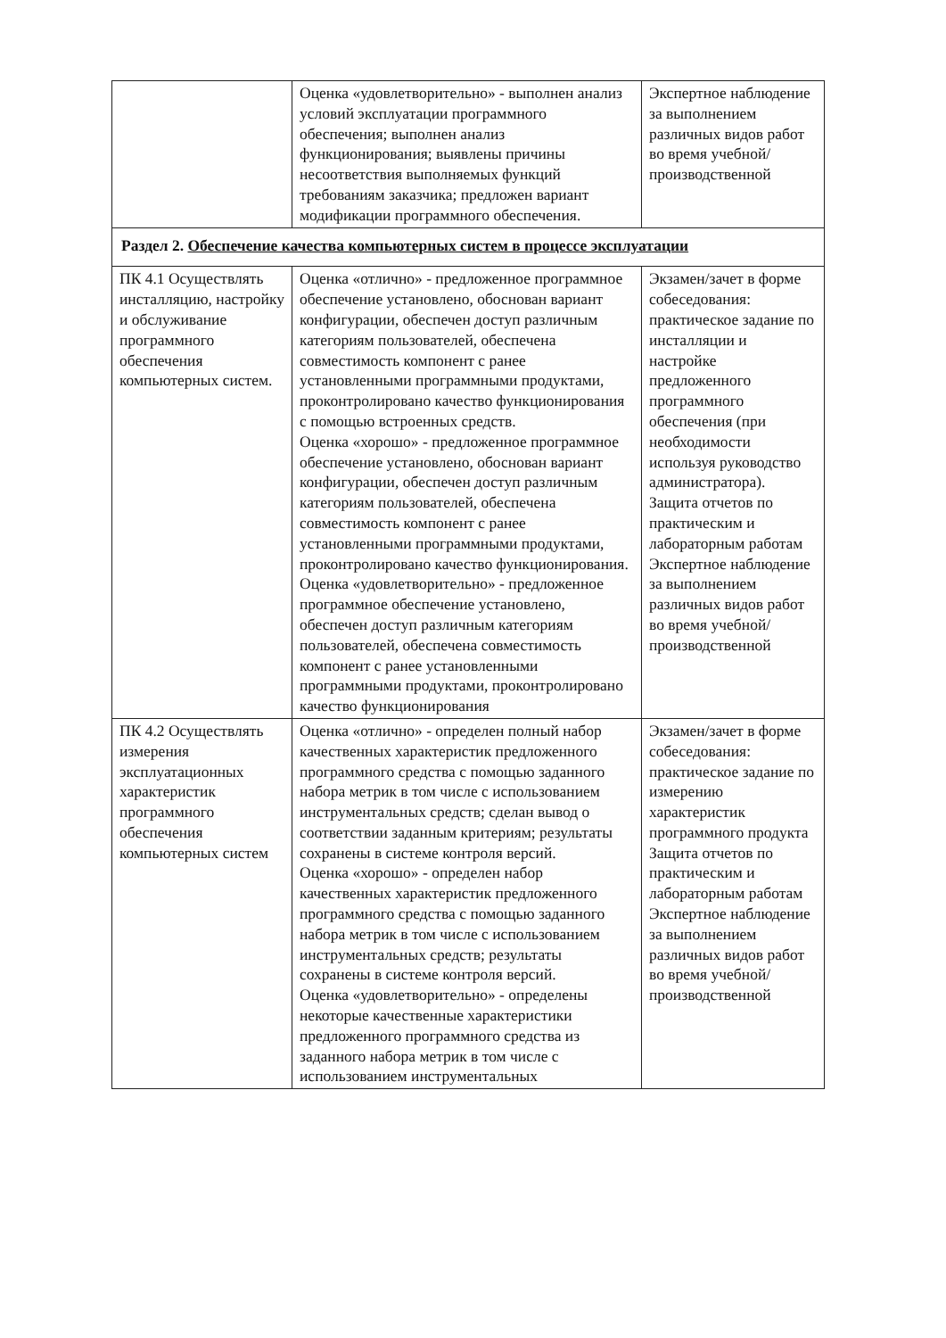| | Оценка «удовлетворительно» - выполнен анализ условий эксплуатации программного обеспечения; выполнен анализ функционирования; выявлены причины несоответствия выполняемых функций требованиям заказчика; предложен вариант модификации программного обеспечения. | Экспертное наблюдение за выполнением различных видов работ во время учебной/ производственной |
| Раздел 2. Обеспечение качества компьютерных систем в процессе эксплуатации | | |
| ПК 4.1 Осуществлять инсталляцию, настройку и обслуживание программного обеспечения компьютерных систем. | Оценка «отлично» - предложенное программное обеспечение установлено, обоснован вариант конфигурации, обеспечен доступ различным категориям пользователей, обеспечена совместимость компонент с ранее установленными программными продуктами, проконтролировано качество функционирования с помощью встроенных средств. Оценка «хорошо» - предложенное программное обеспечение установлено, обоснован вариант конфигурации, обеспечен доступ различным категориям пользователей, обеспечена совместимость компонент с ранее установленными программными продуктами, проконтролировано качество функционирования. Оценка «удовлетворительно» - предложенное программное обеспечение установлено, обеспечен доступ различным категориям пользователей, обеспечена совместимость компонент с ранее установленными программными продуктами, проконтролировано качество функционирования | Экзамен/зачет в форме собеседования: практическое задание по инсталляции и настройке предложенного программного обеспечения (при необходимости используя руководство администратора). Защита отчетов по практическим и лабораторным работам Экспертное наблюдение за выполнением различных видов работ во время учебной/ производственной |
| ПК 4.2 Осуществлять измерения эксплуатационных характеристик программного обеспечения компьютерных систем | Оценка «отлично» - определен полный набор качественных характеристик предложенного программного средства с помощью заданного набора метрик в том числе с использованием инструментальных средств; сделан вывод о соответствии заданным критериям; результаты сохранены в системе контроля версий. Оценка «хорошо» - определен набор качественных характеристик предложенного программного средства с помощью заданного набора метрик в том числе с использованием инструментальных средств; результаты сохранены в системе контроля версий. Оценка «удовлетворительно» - определены некоторые качественные характеристики предложенного программного средства из заданного набора метрик в том числе с использованием инструментальных | Экзамен/зачет в форме собеседования: практическое задание по измерению характеристик программного продукта Защита отчетов по практическим и лабораторным работам Экспертное наблюдение за выполнением различных видов работ во время учебной/ производственной |